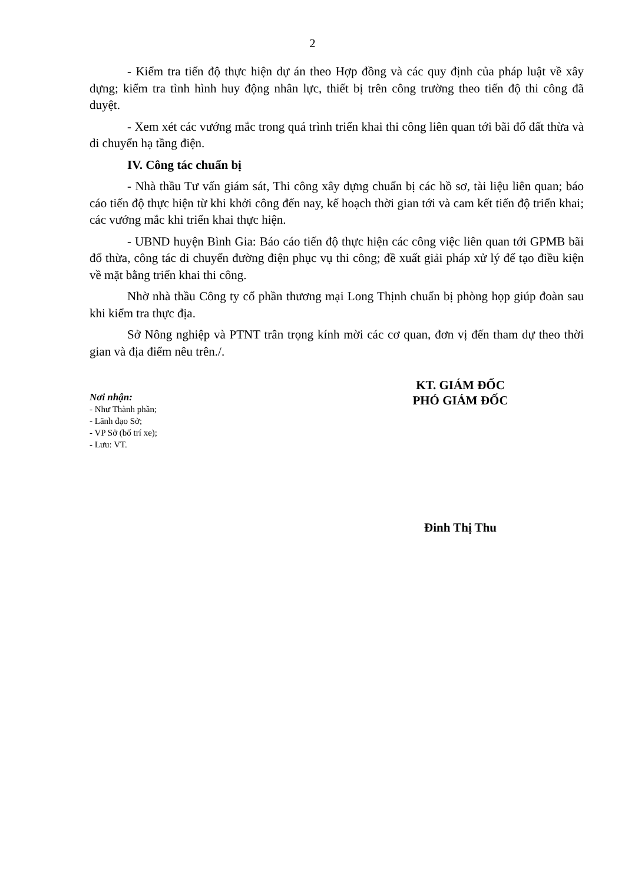2
- Kiểm tra tiến độ thực hiện dự án theo Hợp đồng và các quy định của pháp luật về xây dựng; kiểm tra tình hình huy động nhân lực, thiết bị trên công trường theo tiến độ thi công đã duyệt.
- Xem xét các vướng mắc trong quá trình triển khai thi công liên quan tới bãi đổ đất thừa và di chuyển hạ tầng điện.
IV. Công tác chuẩn bị
- Nhà thầu Tư vấn giám sát, Thi công xây dựng chuẩn bị các hồ sơ, tài liệu liên quan; báo cáo tiến độ thực hiện từ khi khởi công đến nay, kế hoạch thời gian tới và cam kết tiến độ triển khai; các vướng mắc khi triển khai thực hiện.
- UBND huyện Bình Gia: Báo cáo tiến độ thực hiện các công việc liên quan tới GPMB bãi đổ thừa, công tác di chuyển đường điện phục vụ thi công; đề xuất giải pháp xử lý để tạo điều kiện về mặt bằng triển khai thi công.
Nhờ nhà thầu Công ty cổ phần thương mại Long Thịnh chuẩn bị phòng họp giúp đoàn sau khi kiểm tra thực địa.
Sở Nông nghiệp và PTNT trân trọng kính mời các cơ quan, đơn vị đến tham dự theo thời gian và địa điểm nêu trên./.
Nơi nhận:
- Như Thành phần;
- Lãnh đạo Sở;
- VP Sở (bố trí xe);
- Lưu: VT.
KT. GIÁM ĐỐC
PHÓ GIÁM ĐỐC
Đinh Thị Thu